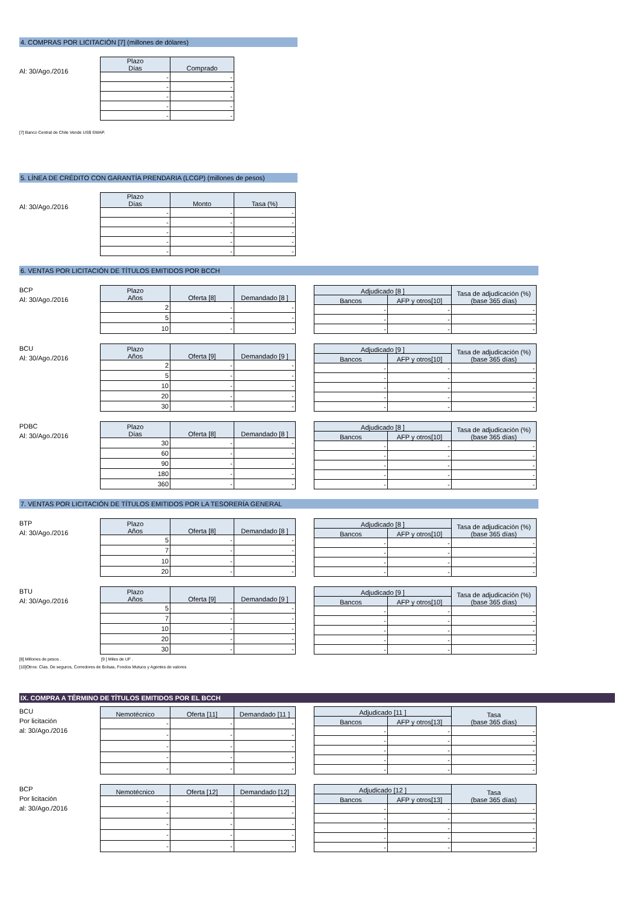4. COMPRAS POR LICITACIÓN [7] (millones de dólares)
Al: 30/Ago./2016
| Plazo Días | Comprado |
| --- | --- |
| - | - |
| - | - |
| - | - |
| - | - |
| - | - |
[7] Banco Central de Chile Vende US$ SWAP.
5. LÍNEA DE CRÉDITO CON GARANTÍA PRENDARIA (LCGP) (millones de pesos)
Al: 30/Ago./2016
| Plazo Días | Monto | Tasa (%) |
| --- | --- | --- |
| - | - | - |
| - | - | - |
| - | - | - |
| - | - | - |
| - | - | - |
6. VENTAS POR LICITACIÓN DE TÍTULOS EMITIDOS POR BCCH
BCP
Al: 30/Ago./2016
| Plazo Años | Oferta [8] | Demandado [8 ] |
| --- | --- | --- |
| 2 | - | - |
| 5 | - | - |
| 10 | - | - |
| Adjudicado [8 ] | | Tasa de adjudicación (%) (base 365 días) |
| --- | --- | --- |
| Bancos | AFP y otros[10] | |
| - | - | - |
| - | - | - |
| - | - | - |
BCU
Al: 30/Ago./2016
| Plazo Años | Oferta [9] | Demandado [9 ] |
| --- | --- | --- |
| 2 | - | - |
| 5 | - | - |
| 10 | - | - |
| 20 | - | - |
| 30 | - | - |
| Adjudicado [9 ] | | Tasa de adjudicación (%) (base 365 días) |
| --- | --- | --- |
| Bancos | AFP y otros[10] | |
| - | - | - |
| - | - | - |
| - | - | - |
| - | - | - |
| - | - | - |
PDBC
Al: 30/Ago./2016
| Plazo Días | Oferta [8] | Demandado [8 ] |
| --- | --- | --- |
| 30 | - | - |
| 60 | - | - |
| 90 | - | - |
| 180 | - | - |
| 360 | - | - |
| Adjudicado [8 ] | | Tasa de adjudicación (%) (base 365 días) |
| --- | --- | --- |
| Bancos | AFP y otros[10] | |
| - | - | - |
| - | - | - |
| - | - | - |
| - | - | - |
| - | - | - |
7. VENTAS POR LICITACIÓN DE TÍTULOS EMITIDOS POR LA TESORERÍA GENERAL
BTP
Al: 30/Ago./2016
| Plazo Años | Oferta [8] | Demandado [8 ] |
| --- | --- | --- |
| 5 | - | - |
| 7 | - | - |
| 10 | - | - |
| 20 | - | - |
| Adjudicado [8 ] | | Tasa de adjudicación (%) (base 365 días) |
| --- | --- | --- |
| Bancos | AFP y otros[10] | |
| - | - | - |
| - | - | - |
| - | - | - |
| - | - | - |
BTU
Al: 30/Ago./2016
| Plazo Años | Oferta [9] | Demandado [9 ] |
| --- | --- | --- |
| 5 | - | - |
| 7 | - | - |
| 10 | - | - |
| 20 | - | - |
| 30 | - | - |
| Adjudicado [9 ] | | Tasa de adjudicación (%) (base 365 días) |
| --- | --- | --- |
| Bancos | AFP y otros[10] | |
| - | - | - |
| - | - | - |
| - | - | - |
| - | - | - |
| - | - | - |
[8] Millones de pesos . [9 ] Miles de UF .
[10]Otros: Cías. De seguros, Corredores de Bolsas, Fondos Mutuos y Agentes de valores
IX. COMPRA A TÉRMINO DE TÍTULOS EMITIDOS POR EL BCCH
BCU
Por licitación
al: 30/Ago./2016
| Nemotécnico | Oferta [11] | Demandado [11 ] |
| --- | --- | --- |
| - | - | - |
| - | - | - |
| - | - | - |
| - | - | - |
| - | - | - |
| Adjudicado [11 ] | | Tasa (base 365 días) |
| --- | --- | --- |
| Bancos | AFP y otros[13] | |
| - | - | - |
| - | - | - |
| - | - | - |
| - | - | - |
| - | - | - |
BCP
Por licitación
al: 30/Ago./2016
| Nemotécnico | Oferta [12] | Demandado [12] |
| --- | --- | --- |
| - | - | - |
| - | - | - |
| - | - | - |
| - | - | - |
| - | - | - |
| Adjudicado [12 ] | | Tasa (base 365 días) |
| --- | --- | --- |
| Bancos | AFP y otros[13] | |
| - | - | - |
| - | - | - |
| - | - | - |
| - | - | - |
| - | - | - |